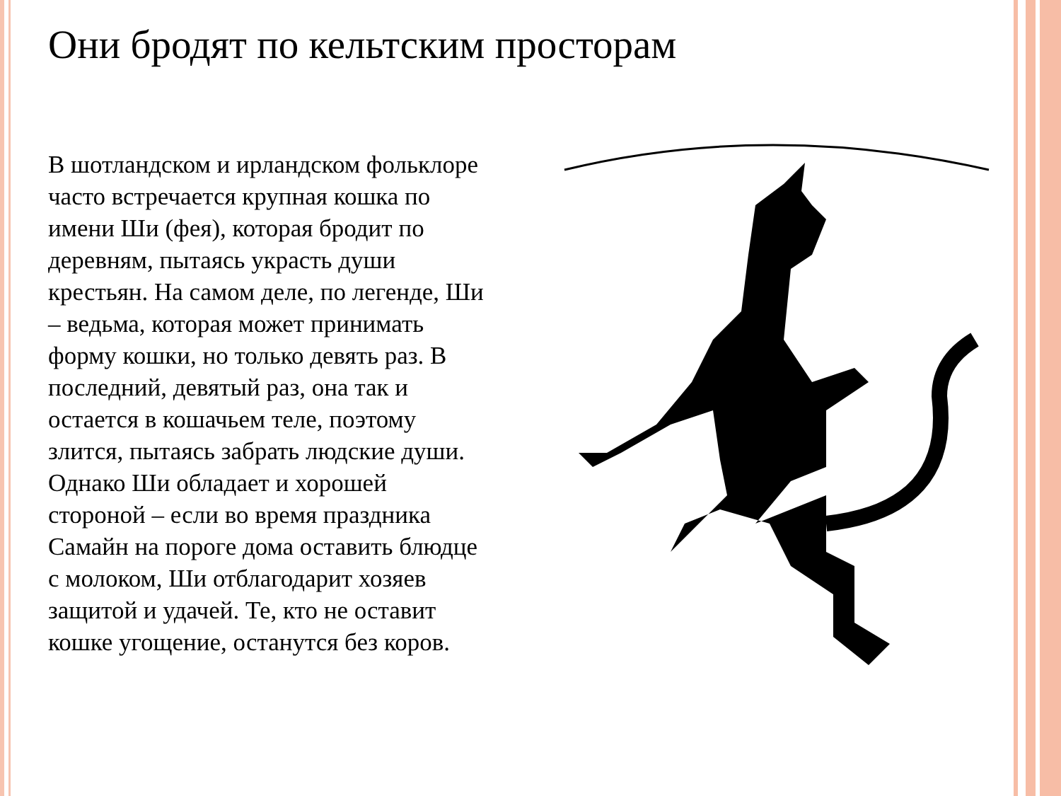Они бродят по кельтским просторам
В шотландском и ирландском фольклоре часто встречается крупная кошка по имени Ши (фея), которая бродит по деревням, пытаясь украсть души крестьян. На самом деле, по легенде, Ши – ведьма, которая может принимать форму кошки, но только девять раз. В последний, девятый раз, она так и остается в кошачьем теле, поэтому злится, пытаясь забрать людские души. Однако Ши обладает и хорошей стороной – если во время праздника Самайн на пороге дома оставить блюдце с молоком, Ши отблагодарит хозяев защитой и удачей. Те, кто не оставит кошке угощение, останутся без коров.